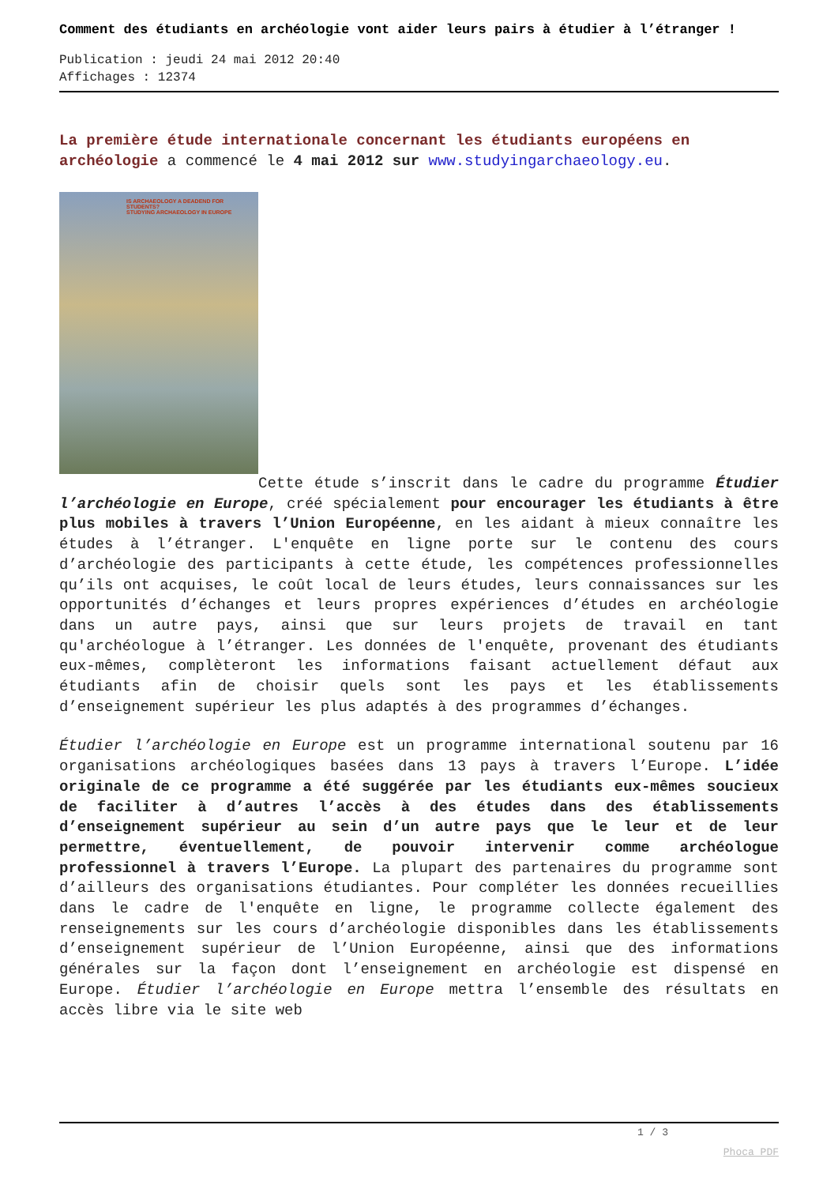Comment des étudiants en archéologie vont aider leurs pairs à étudier à l’étranger !
Publication : jeudi 24 mai 2012 20:40
Affichages : 12374
La première étude internationale concernant les étudiants européens en archéologie a commencé le 4 mai 2012 sur www.studyingarchaeology.eu.
IS ARCHAEOLOGY A DEADEND FOR STUDENTS?
STUDYING ARCHAEOLOGY IN EUROPE
Cette étude s’inscrit dans le cadre du programme Étudier l’archéologie en Europe, créé spécialement pour encourager les étudiants à être plus mobiles à travers l’Union Européenne, en les aidant à mieux connaître les études à l’étranger. L'enquête en ligne porte sur le contenu des cours d’archéologie des participants à cette étude, les compétences professionnelles qu’ils ont acquises, le coût local de leurs études, leurs connaissances sur les opportunités d’échanges et leurs propres expériences d’études en archéologie dans un autre pays, ainsi que sur leurs projets de travail en tant qu'archéologue à l’étranger. Les données de l'enquête, provenant des étudiants eux-mêmes, complèteront les informations faisant actuellement défaut aux étudiants afin de choisir quels sont les pays et les établissements d’enseignement supérieur les plus adaptés à des programmes d’échanges.
Étudier l’archéologie en Europe est un programme international soutenu par 16 organisations archéologiques basées dans 13 pays à travers l’Europe. L’idée originale de ce programme a été suggérée par les étudiants eux-mêmes soucieux de faciliter à d’autres l’accès à des études dans des établissements d’enseignement supérieur au sein d’un autre pays que le leur et de leur permettre, éventuellement, de pouvoir intervenir comme archéologue professionnel à travers l’Europe. La plupart des partenaires du programme sont d’ailleurs des organisations étudiantes. Pour compléter les données recueillies dans le cadre de l'enquête en ligne, le programme collecte également des renseignements sur les cours d’archéologie disponibles dans les établissements d’enseignement supérieur de l’Union Européenne, ainsi que des informations générales sur la façon dont l’enseignement en archéologie est dispensé en Europe. Étudier l’archéologie en Europe mettra l’ensemble des résultats en accès libre via le site web
1 / 3
Phoca PDF